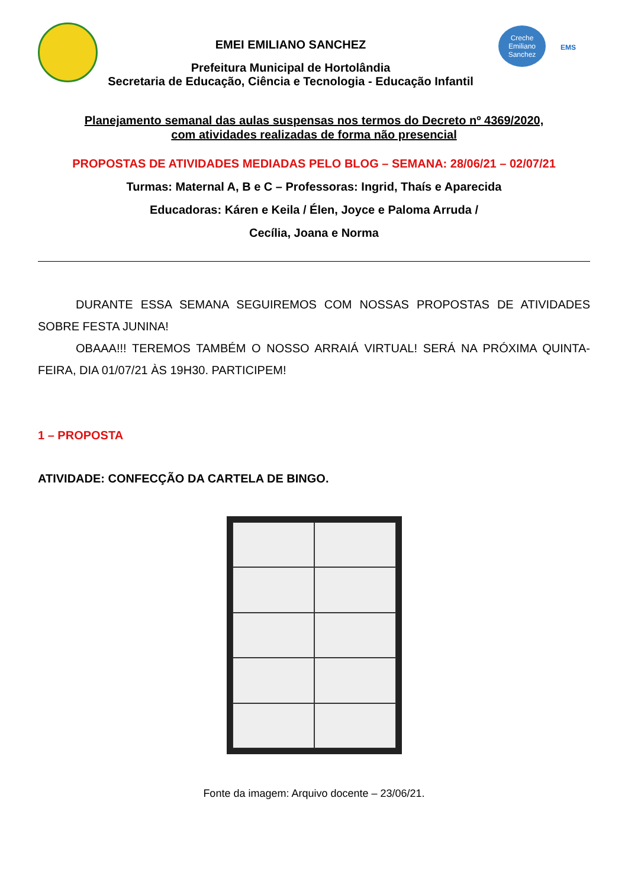EMEI EMILIANO SANCHEZ
Prefeitura Municipal de Hortolândia
Secretaria de Educação, Ciência e Tecnologia - Educação Infantil
Creche
Emiliano
Sanchez
EMS
Planejamento semanal das aulas suspensas nos termos do Decreto nº 4369/2020,
com atividades realizadas de forma não presencial
PROPOSTAS DE ATIVIDADES MEDIADAS PELO BLOG – SEMANA: 28/06/21 – 02/07/21
Turmas: Maternal A, B e C – Professoras: Ingrid, Thaís e Aparecida
Educadoras: Káren e Keila / Élen, Joyce e Paloma Arruda /
Cecília, Joana e Norma
DURANTE ESSA SEMANA SEGUIREMOS COM NOSSAS PROPOSTAS DE ATIVIDADES SOBRE FESTA JUNINA!
OBAAA!!! TEREMOS TAMBÉM O NOSSO ARRAIÁ VIRTUAL! SERÁ NA PRÓXIMA QUINTA-FEIRA, DIA 01/07/21 ÀS 19H30. PARTICIPEM!
1 – PROPOSTA
ATIVIDADE: CONFECÇÃO DA CARTELA DE BINGO.
Fonte da imagem: Arquivo docente – 23/06/21.